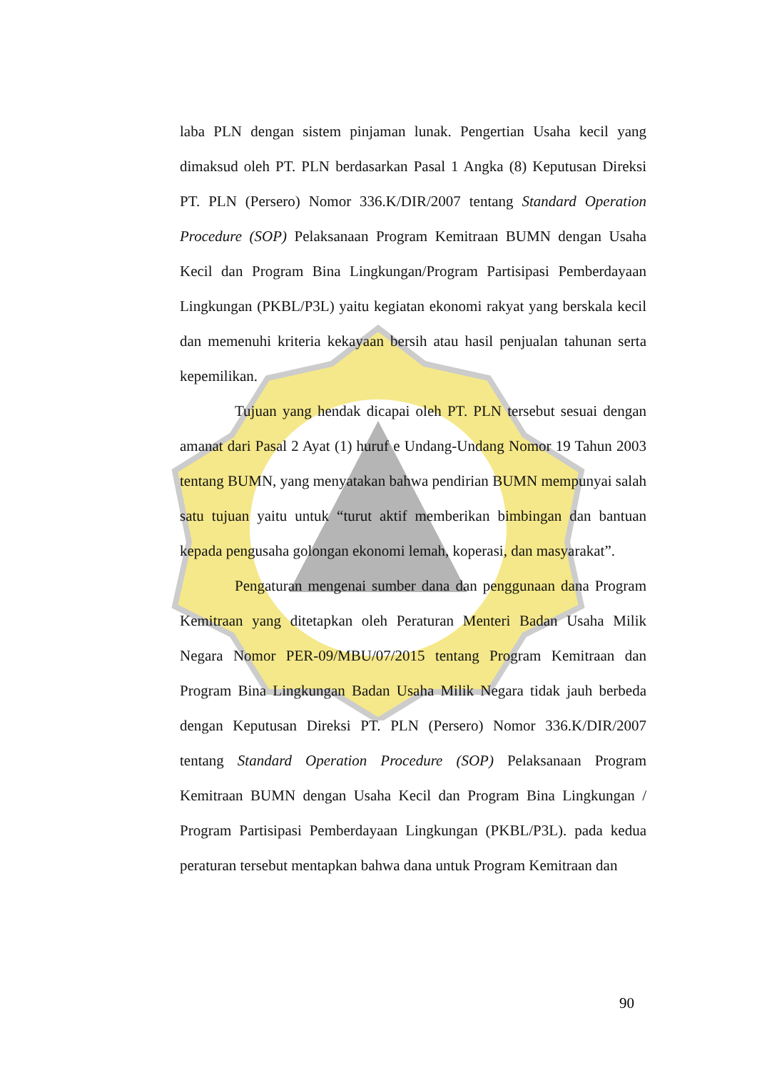laba PLN dengan sistem pinjaman lunak. Pengertian Usaha kecil yang dimaksud oleh PT. PLN berdasarkan Pasal 1 Angka (8) Keputusan Direksi PT. PLN (Persero) Nomor 336.K/DIR/2007 tentang Standard Operation Procedure (SOP) Pelaksanaan Program Kemitraan BUMN dengan Usaha Kecil dan Program Bina Lingkungan/Program Partisipasi Pemberdayaan Lingkungan (PKBL/P3L) yaitu kegiatan ekonomi rakyat yang berskala kecil dan memenuhi kriteria kekayaan bersih atau hasil penjualan tahunan serta kepemilikan.
Tujuan yang hendak dicapai oleh PT. PLN tersebut sesuai dengan amanat dari Pasal 2 Ayat (1) huruf e Undang-Undang Nomor 19 Tahun 2003 tentang BUMN, yang menyatakan bahwa pendirian BUMN mempunyai salah satu tujuan yaitu untuk “turut aktif memberikan bimbingan dan bantuan kepada pengusaha golongan ekonomi lemah, koperasi, dan masyarakat”.
Pengaturan mengenai sumber dana dan penggunaan dana Program Kemitraan yang ditetapkan oleh Peraturan Menteri Badan Usaha Milik Negara Nomor PER-09/MBU/07/2015 tentang Program Kemitraan dan Program Bina Lingkungan Badan Usaha Milik Negara tidak jauh berbeda dengan Keputusan Direksi PT. PLN (Persero) Nomor 336.K/DIR/2007 tentang Standard Operation Procedure (SOP) Pelaksanaan Program Kemitraan BUMN dengan Usaha Kecil dan Program Bina Lingkungan / Program Partisipasi Pemberdayaan Lingkungan (PKBL/P3L). pada kedua peraturan tersebut mentapkan bahwa dana untuk Program Kemitraan dan
90